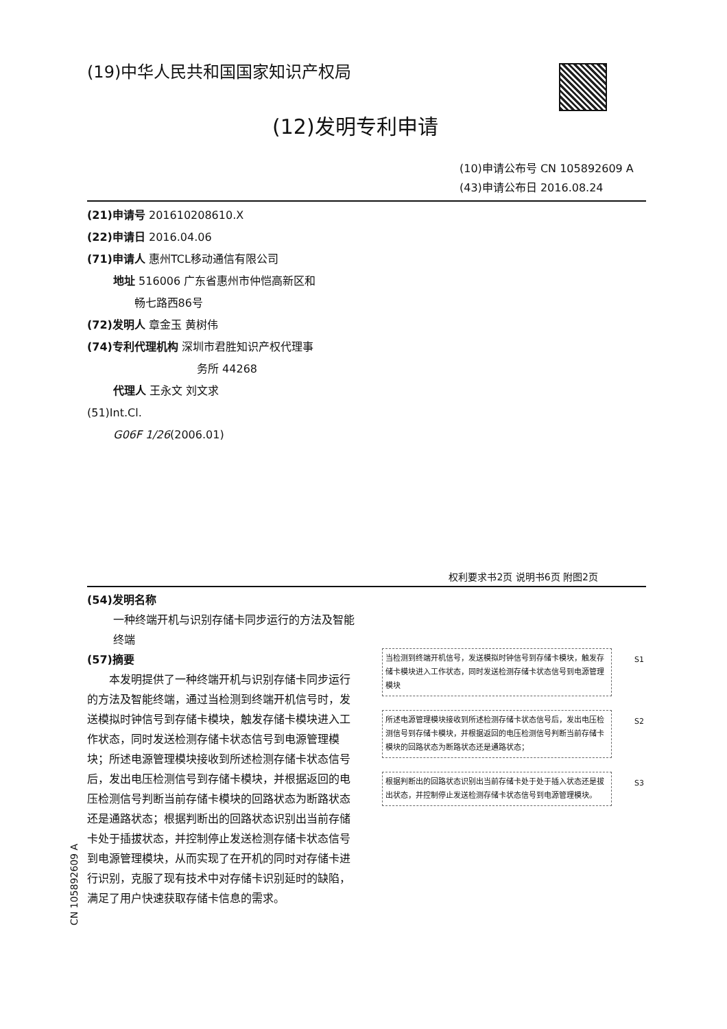(19)中华人民共和国国家知识产权局
(12)发明专利申请
(10)申请公布号 CN 105892609 A
(43)申请公布日 2016.08.24
(21)申请号 201610208610.X
(22)申请日 2016.04.06
(71)申请人 惠州TCL移动通信有限公司
地址 516006 广东省惠州市仲恺高新区和
畅七路西86号
(72)发明人 章金玉 黄树伟
(74)专利代理机构 深圳市君胜知识产权代理事
务所 44268
代理人 王永文 刘文求
(51)Int.Cl.
G06F 1/26(2006.01)
权利要求书2页 说明书6页 附图2页
(54)发明名称
一种终端开机与识别存储卡同步运行的方法及智能终端
(57)摘要
本发明提供了一种终端开机与识别存储卡同步运行的方法及智能终端，通过当检测到终端开机信号时，发送模拟时钟信号到存储卡模块，触发存储卡模块进入工作状态，同时发送检测存储卡状态信号到电源管理模块；所述电源管理模块接收到所述检测存储卡状态信号后，发出电压检测信号到存储卡模块，并根据返回的电压检测信号判断当前存储卡模块的回路状态为断路状态还是通路状态；根据判断出的回路状态识别出当前存储卡处于插拔状态，并控制停止发送检测存储卡状态信号到电源管理模块，从而实现了在开机的同时对存储卡进行识别，克服了现有技术中对存储卡识别延时的缺陷，满足了用户快速获取存储卡信息的需求。
当检测到终端开机信号，发送模拟时钟信号到存储卡模块，触发存储卡模块进入工作状态，同时发送检测存储卡状态信号到电源管理模块 S1
所述电源管理模块接收到所述检测存储卡状态信号后，发出电压检测信号到存储卡模块，并根据返回的电压检测信号判断当前存储卡模块的回路状态为断路状态还是通路状态； S2
根据判断出的回路状态识别出当前存储卡处于处于插入状态还是拔出状态，并控制停止发送检测存储卡状态信号到电源管理模块。 S3
CN 105892609 A